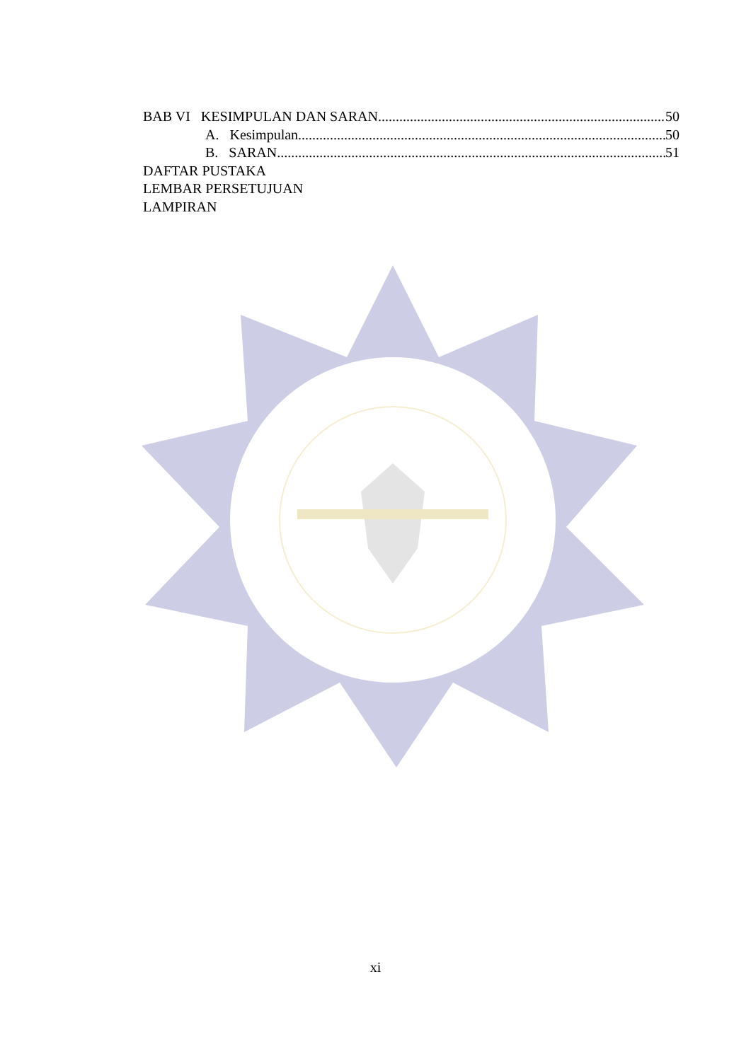BAB VI KESIMPULAN DAN SARAN 50
A. Kesimpulan 50
B. SARAN 51
DAFTAR PUSTAKA
LEMBAR PERSETUJUAN
LAMPIRAN
xi